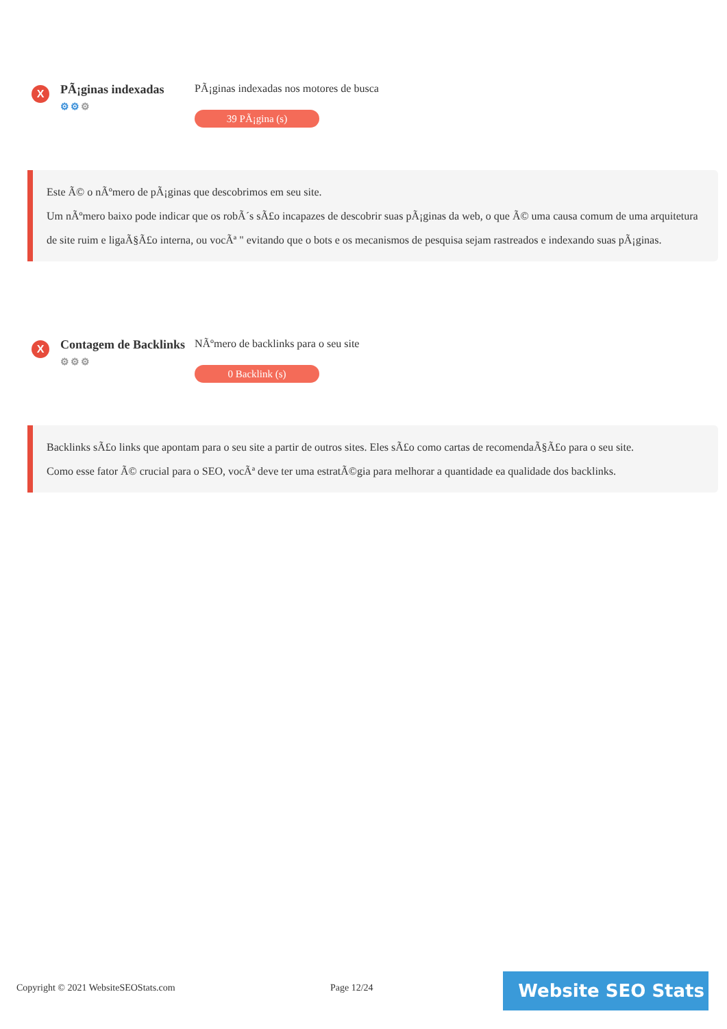X
PÃ¡ginas indexadas
⚙⚙⚙
PÃ¡ginas indexadas nos motores de busca
39 PÃ¡gina (s)
Este Ã© o nÃºmero de pÃ¡ginas que descobrimos em seu site.
Um nÃºmero baixo pode indicar que os robÃ´s sÃ£o incapazes de descobrir suas pÃ¡ginas da web, o que Ã© uma causa comum de uma arquitetura de site ruim e ligaÃ§Ã£o interna, ou vocÃª " evitando que o bots e os mecanismos de pesquisa sejam rastreados e indexando suas pÃ¡ginas.
X
Contagem de Backlinks
⚙⚙⚙
NÃºmero de backlinks para o seu site
0 Backlink (s)
Backlinks sÃ£o links que apontam para o seu site a partir de outros sites. Eles sÃ£o como cartas de recomendaÃ§Ã£o para o seu site.
Como esse fator Ã© crucial para o SEO, vocÃª deve ter uma estratÃ©gia para melhorar a quantidade ea qualidade dos backlinks.
Copyright © 2021 WebsiteSEOStats.com
Page 12/24 Website SEO Stats